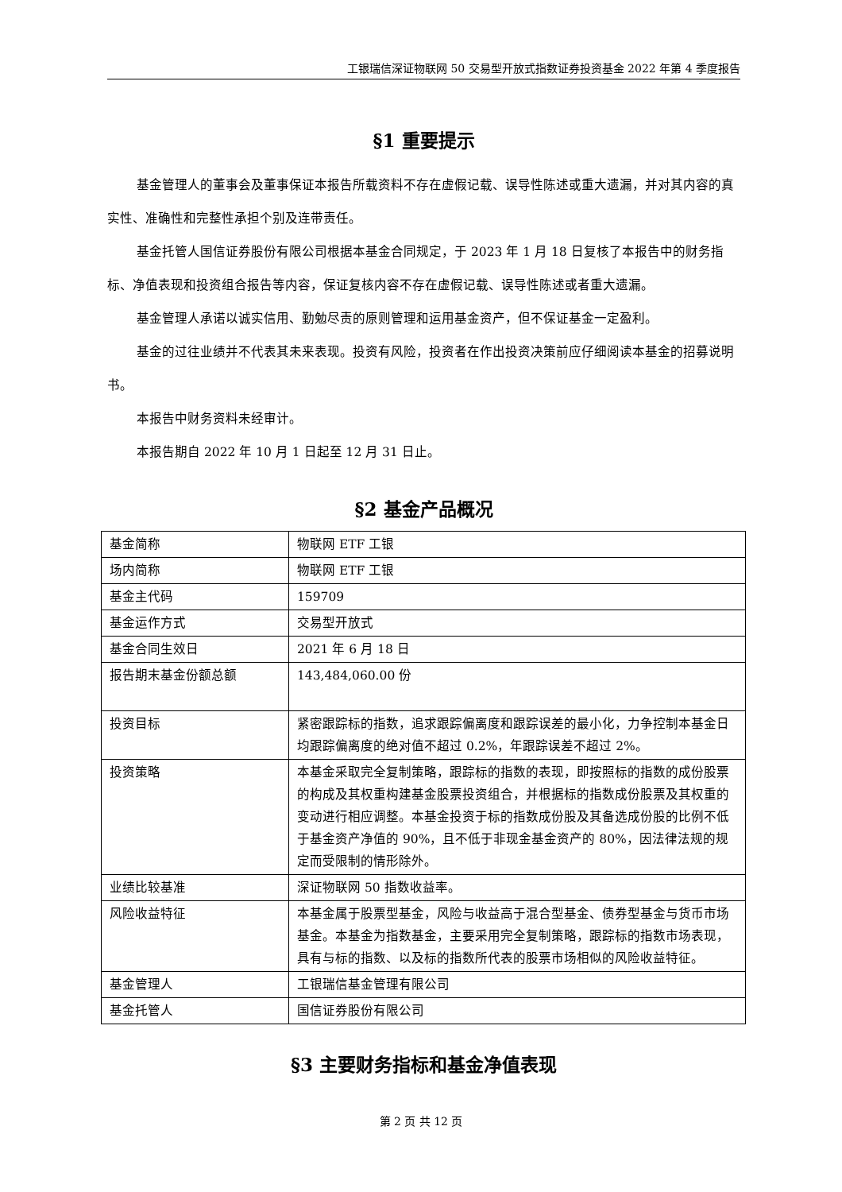工银瑞信深证物联网 50 交易型开放式指数证券投资基金 2022 年第 4 季度报告
§1 重要提示
基金管理人的董事会及董事保证本报告所载资料不存在虚假记载、误导性陈述或重大遗漏，并对其内容的真实性、准确性和完整性承担个别及连带责任。
基金托管人国信证券股份有限公司根据本基金合同规定，于 2023 年 1 月 18 日复核了本报告中的财务指标、净值表现和投资组合报告等内容，保证复核内容不存在虚假记载、误导性陈述或者重大遗漏。
基金管理人承诺以诚实信用、勤勉尽责的原则管理和运用基金资产，但不保证基金一定盈利。
基金的过往业绩并不代表其未来表现。投资有风险，投资者在作出投资决策前应仔细阅读本基金的招募说明书。
本报告中财务资料未经审计。
本报告期自 2022 年 10 月 1 日起至 12 月 31 日止。
§2 基金产品概况
| 基金简称 | 物联网 ETF 工银 |
| 场内简称 | 物联网 ETF 工银 |
| 基金主代码 | 159709 |
| 基金运作方式 | 交易型开放式 |
| 基金合同生效日 | 2021 年 6 月 18 日 |
| 报告期末基金份额总额 | 143,484,060.00 份 |
| 投资目标 | 紧密跟踪标的指数，追求跟踪偏离度和跟踪误差的最小化，力争控制本基金日均跟踪偏离度的绝对值不超过 0.2%，年跟踪误差不超过 2%。 |
| 投资策略 | 本基金采取完全复制策略，跟踪标的指数的表现，即按照标的指数的成份股票的构成及其权重构建基金股票投资组合，并根据标的指数成份股票及其权重的变动进行相应调整。本基金投资于标的指数成份股及其备选成份股的比例不低于基金资产净值的 90%，且不低于非现金基金资产的 80%，因法律法规的规定而受限制的情形除外。 |
| 业绩比较基准 | 深证物联网 50 指数收益率。 |
| 风险收益特征 | 本基金属于股票型基金，风险与收益高于混合型基金、债券型基金与货币市场基金。本基金为指数基金，主要采用完全复制策略，跟踪标的指数市场表现，具有与标的指数、以及标的指数所代表的股票市场相似的风险收益特征。 |
| 基金管理人 | 工银瑞信基金管理有限公司 |
| 基金托管人 | 国信证券股份有限公司 |
§3 主要财务指标和基金净值表现
第 2 页 共 12 页